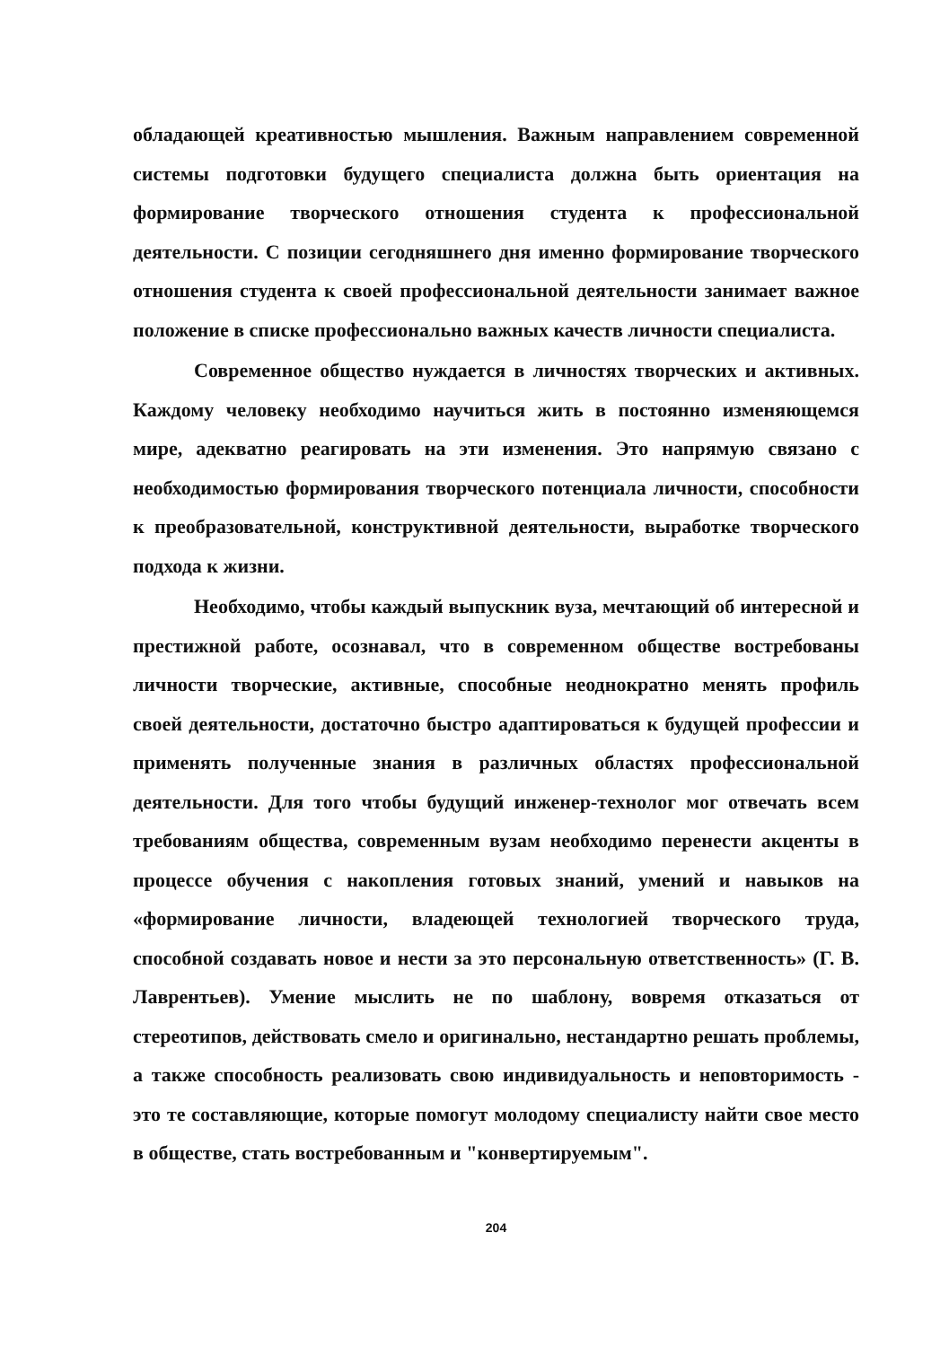обладающей креативностью мышления. Важным направлением современной системы подготовки будущего специалиста должна быть ориентация на формирование творческого отношения студента к профессиональной деятельности. С позиции сегодняшнего дня именно формирование творческого отношения студента к своей профессиональной деятельности занимает важное положение в списке профессионально важных качеств личности специалиста.
Современное общество нуждается в личностях творческих и активных. Каждому человеку необходимо научиться жить в постоянно изменяющемся мире, адекватно реагировать на эти изменения. Это напрямую связано с необходимостью формирования творческого потенциала личности, способности к преобразовательной, конструктивной деятельности, выработке творческого подхода к жизни.
Необходимо, чтобы каждый выпускник вуза, мечтающий об интересной и престижной работе, осознавал, что в современном обществе востребованы личности творческие, активные, способные неоднократно менять профиль своей деятельности, достаточно быстро адаптироваться к будущей профессии и применять полученные знания в различных областях профессиональной деятельности. Для того чтобы будущий инженер-технолог мог отвечать всем требованиям общества, современным вузам необходимо перенести акценты в процессе обучения с накопления готовых знаний, умений и навыков на «формирование личности, владеющей технологией творческого труда, способной создавать новое и нести за это персональную ответственность» (Г. В. Лаврентьев). Умение мыслить не по шаблону, вовремя отказаться от стереотипов, действовать смело и оригинально, нестандартно решать проблемы, а также способность реализовать свою индивидуальность и неповторимость - это те составляющие, которые помогут молодому специалисту найти свое место в обществе, стать востребованным и "конвертируемым".
204